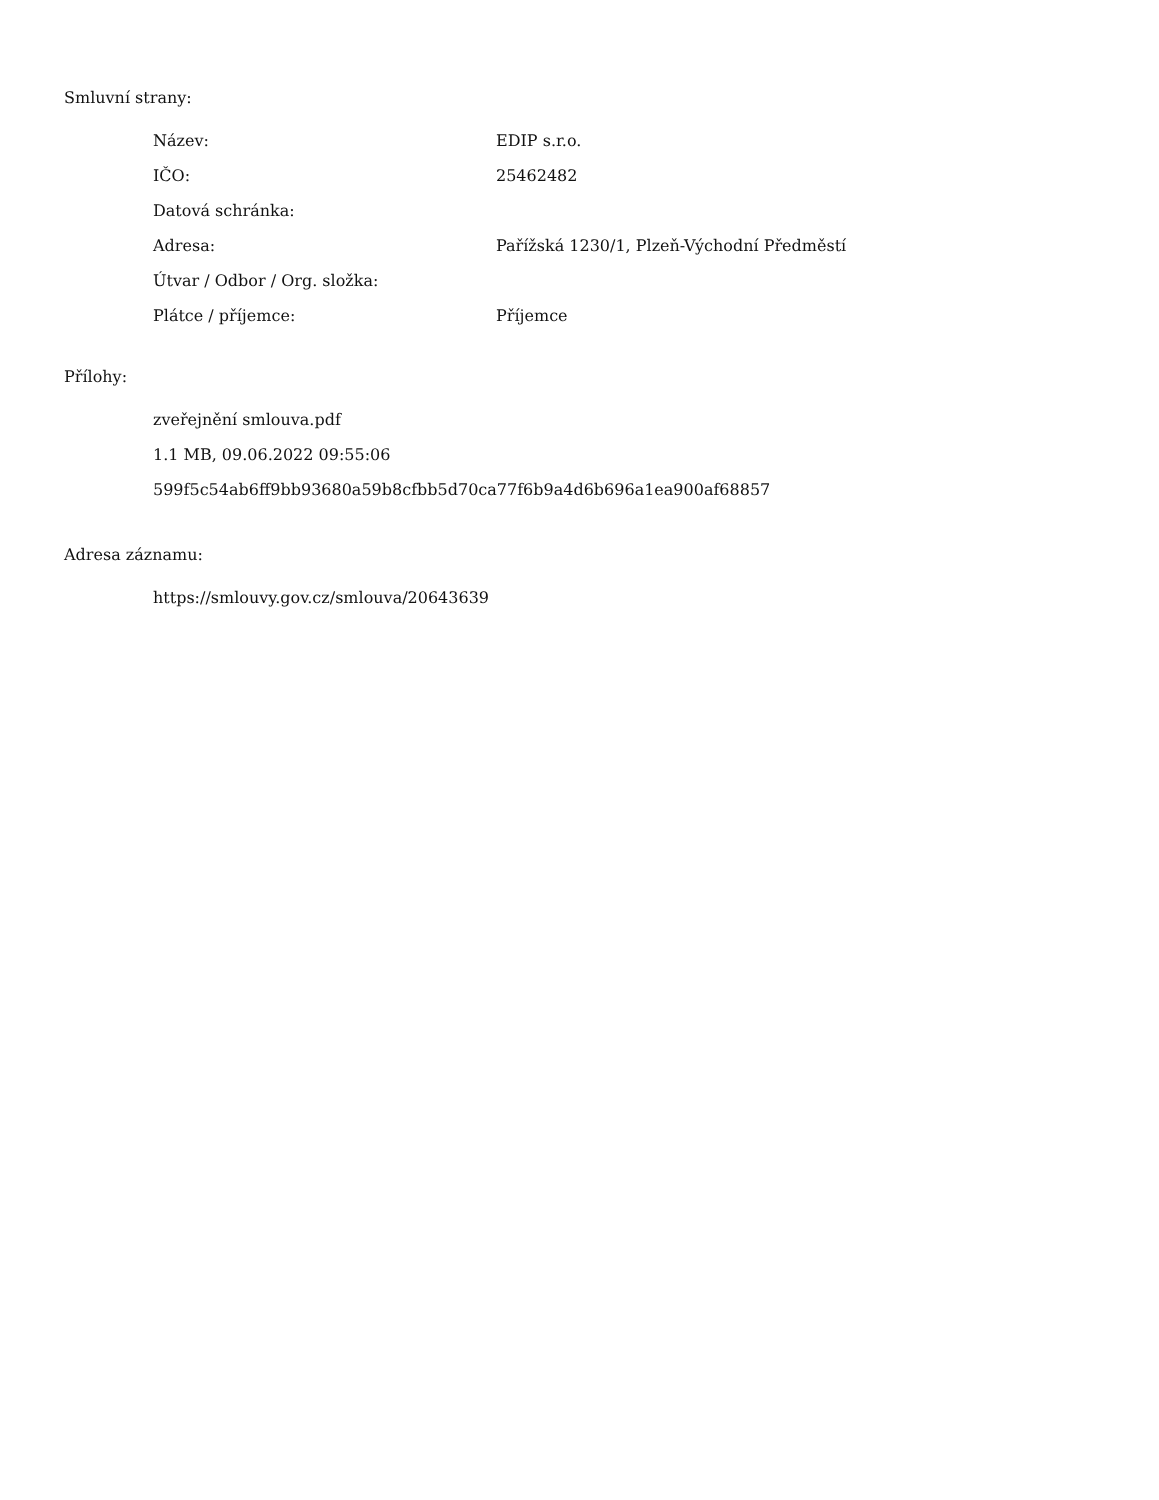Smluvní strany:
| Název: | EDIP s.r.o. |
| IČO: | 25462482 |
| Datová schránka: | |
| Adresa: | Pařížská 1230/1, Plzeň-Východní Předměstí |
| Útvar / Odbor / Org. složka: | |
| Plátce / příjemce: | Příjemce |
Přílohy:
zveřejnění smlouva.pdf
1.1 MB, 09.06.2022 09:55:06
599f5c54ab6ff9bb93680a59b8cfbb5d70ca77f6b9a4d6b696a1ea900af68857
Adresa záznamu:
https://smlouvy.gov.cz/smlouva/20643639